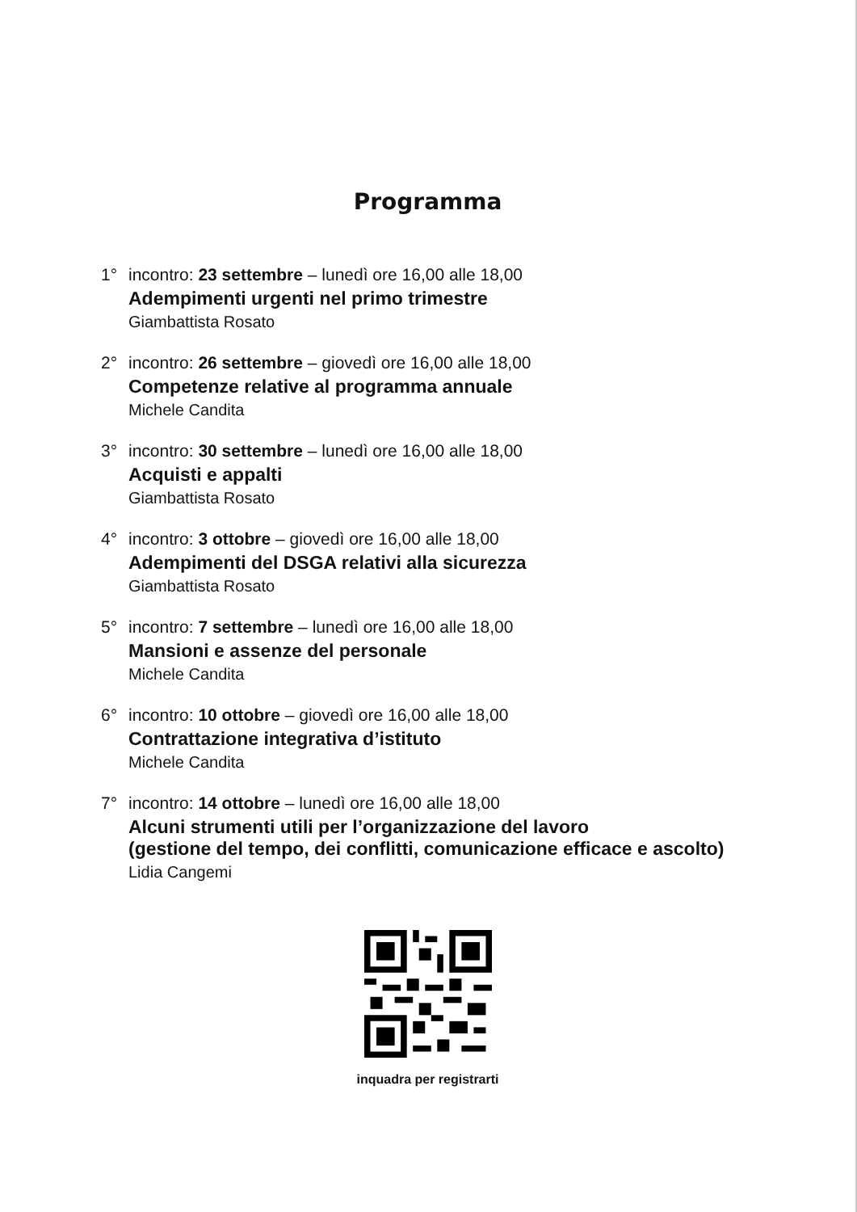Programma
1° incontro: 23 settembre – lunedì ore 16,00 alle 18,00
Adempimenti urgenti nel primo trimestre
Giambattista Rosato
2° incontro: 26 settembre – giovedì ore 16,00 alle 18,00
Competenze relative al programma annuale
Michele Candita
3° incontro: 30 settembre – lunedì ore 16,00 alle 18,00
Acquisti e appalti
Giambattista Rosato
4° incontro: 3 ottobre – giovedì ore 16,00 alle 18,00
Adempimenti del DSGA relativi alla sicurezza
Giambattista Rosato
5° incontro: 7 settembre – lunedì ore 16,00 alle 18,00
Mansioni e assenze del personale
Michele Candita
6° incontro: 10 ottobre – giovedì ore 16,00 alle 18,00
Contrattazione integrativa d’istituto
Michele Candita
7° incontro: 14 ottobre – lunedì ore 16,00 alle 18,00
Alcuni strumenti utili per l’organizzazione del lavoro
(gestione del tempo, dei conflitti, comunicazione efficace e ascolto)
Lidia Cangemi
inquadra per registrarti